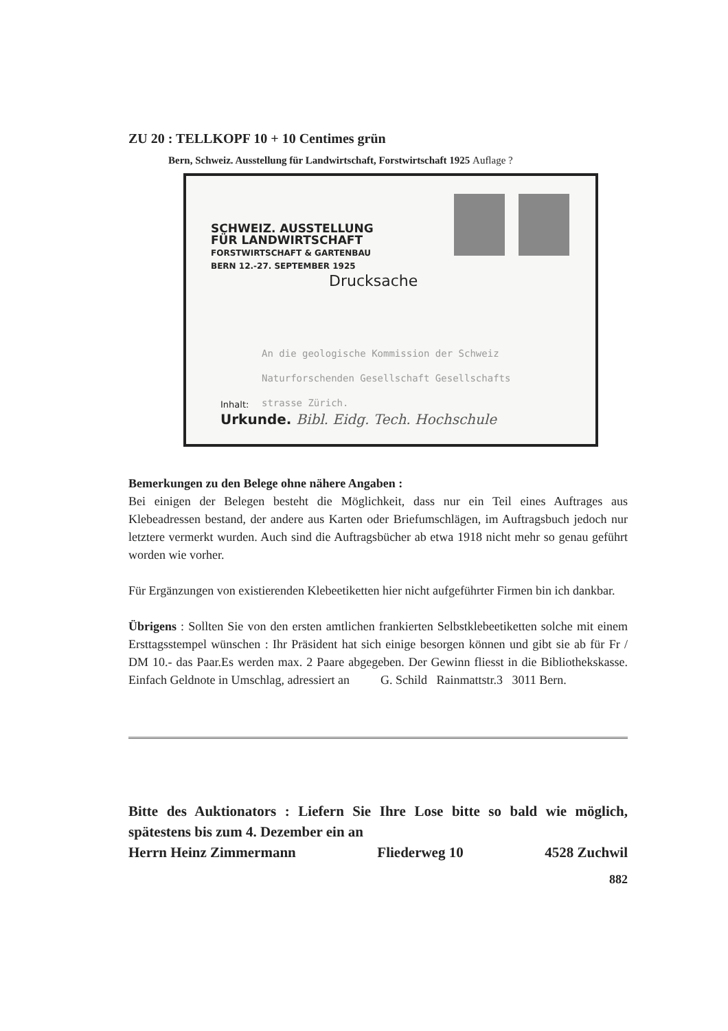ZU 20 : TELLKOPF 10 + 10 Centimes grün
Bern, Schweiz. Ausstellung für Landwirtschaft, Forstwirtschaft 1925 Auflage ?
SCHWEIZ. AUSSTELLUNG
FÜR LANDWIRTSCHAFT
FORSTWIRTSCHAFT & GARTENBAU
BERN 12.-27. SEPTEMBER 1925
Drucksache
An die geologische Kommission der Schweiz
Naturforschenden Gesellschaft Gesellschafts
strasse Zürich.
Inhalt:
Urkunde. Bibl. Eidg. Tech. Hochschule
Bemerkungen zu den Belege ohne nähere Angaben :
Bei einigen der Belegen besteht die Möglichkeit, dass nur ein Teil eines Auftrages aus Klebeadressen bestand, der andere aus Karten oder Briefumschlägen, im Auftragsbuch jedoch nur letztere vermerkt wurden. Auch sind die Auftragsbücher ab etwa 1918 nicht mehr so genau geführt worden wie vorher.
Für Ergänzungen von existierenden Klebeetiketten hier nicht aufgeführter Firmen bin ich dankbar.
Übrigens : Sollten Sie von den ersten amtlichen frankierten Selbstklebeetiketten solche mit einem Ersttagsstempel wünschen : Ihr Präsident hat sich einige besorgen können und gibt sie ab für Fr / DM 10.- das Paar.Es werden max. 2 Paare abgegeben. Der Gewinn fliesst in die Bibliothekskasse. Einfach Geldnote in Umschlag, adressiert an G. Schild Rainmattstr.3 3011 Bern.
Bitte des Auktionators : Liefern Sie Ihre Lose bitte so bald wie möglich, spätestens bis zum 4. Dezember ein an
Herrn Heinz Zimmermann Fliederweg 10 4528 Zuchwil
882